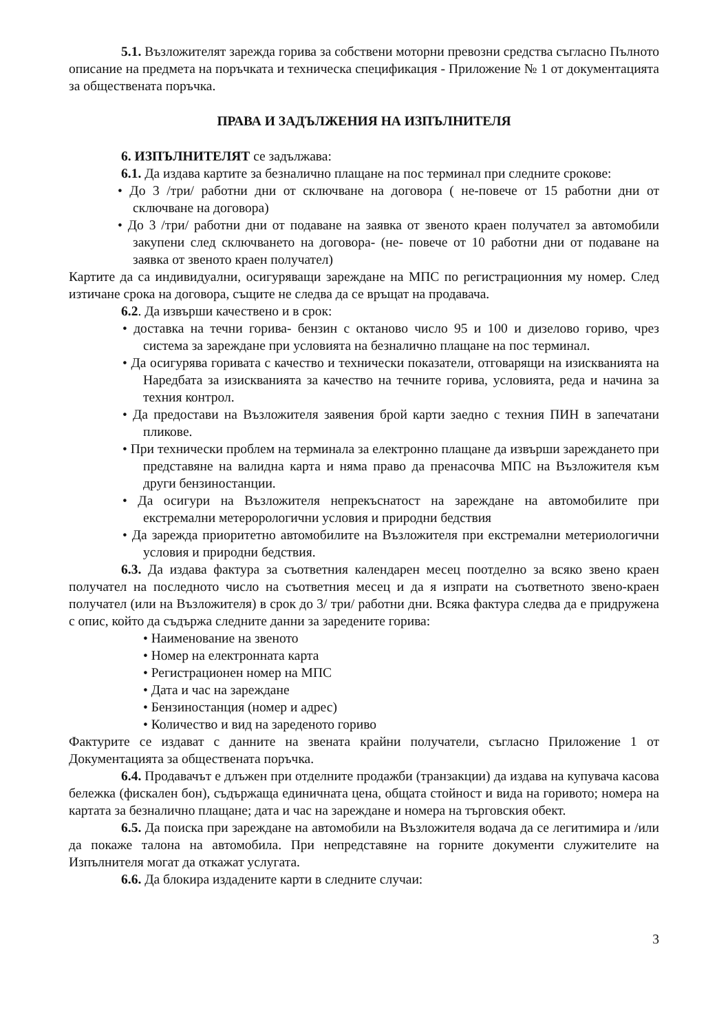5.1. Възложителят зарежда горива за собствени моторни превозни средства съгласно Пълното описание на предмета на поръчката и техническа спецификация - Приложение № 1 от документацията за обществената поръчка.
ПРАВА И ЗАДЪЛЖЕНИЯ НА ИЗПЪЛНИТЕЛЯ
6. ИЗПЪЛНИТЕЛЯТ се задължава:
6.1. Да издава картите за безналично плащане на пос терминал при следните срокове:
• До 3 /три/ работни дни от сключване на договора ( не-повече от 15 работни дни от сключване на договора)
• До 3 /три/ работни дни от подаване на заявка от звеното краен получател за автомобили закупени след сключването на договора- (не- повече от 10 работни дни от подаване на заявка от звеното краен получател)
Картите да са индивидуални, осигуряващи зареждане на МПС по регистрационния му номер. След изтичане срока на договора, същите не следва да се връщат на продавача.
6.2. Да извърши качествено и в срок:
• доставка на течни горива- бензин с октаново число 95 и 100 и дизелово гориво, чрез система за зареждане при условията на безналично плащане на пос терминал.
• Да осигурява горивата с качество и технически показатели, отговарящи на изискванията на Наредбата за изискванията за качество на течните горива, условията, реда и начина за техния контрол.
• Да предостави на Възложителя заявения брой карти заедно с техния ПИН в запечатани пликове.
• При технически проблем на терминала за електронно плащане да извърши зареждането при представяне на валидна карта и няма право да пренасочва МПС на Възложителя към други бензиностанции.
• Да осигури на Възложителя непрекъснатост на зареждане на автомобилите при екстремални метерорологични условия и природни бедствия
• Да зарежда приоритетно автомобилите на Възложителя при екстремални метериологични условия и природни бедствия.
6.3. Да издава фактура за съответния календарен месец поотделно за всяко звено краен получател на последното число на съответния месец и да я изпрати на съответното звено-краен получател (или на Възложителя) в срок до 3/ три/ работни дни. Всяка фактура следва да е придружена с опис, който да съдържа следните данни за заредените горива:
• Наименование на звеното
• Номер на електронната карта
• Регистрационен номер на МПС
• Дата и час на зареждане
• Бензиностанция (номер и адрес)
• Количество и вид на зареденото гориво
Фактурите се издават с данните на звената крайни получатели, съгласно Приложение 1 от Документацията за обществената поръчка.
6.4. Продавачът е длъжен при отделните продажби (транзакции) да издава на купувача касова бележка (фискален бон), съдържаща единичната цена, общата стойност и вида на горивото; номера на картата за безналично плащане; дата и час на зареждане и номера на търговския обект.
6.5. Да поиска при зареждане на автомобили на Възложителя водача да се легитимира и /или да покаже талона на автомобила. При непредставяне на горните документи служителите на Изпълнителя могат да откажат услугата.
6.6. Да блокира издадените карти в следните случаи:
3